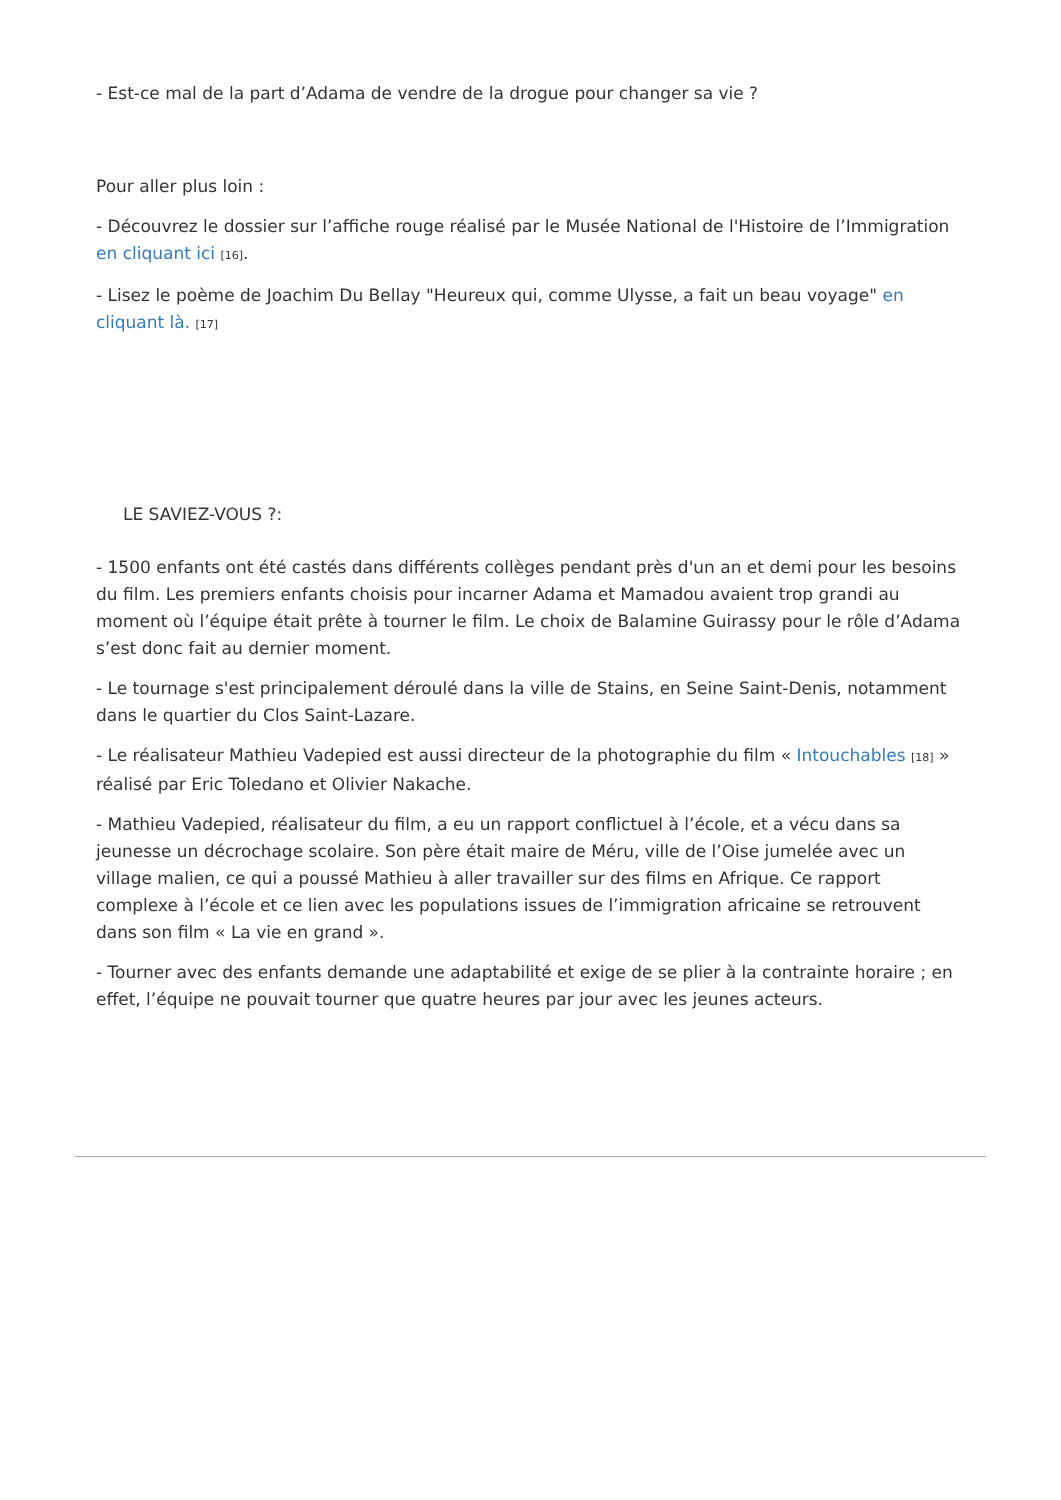- Est-ce mal de la part d’Adama de vendre de la drogue pour changer sa vie ?
Pour aller plus loin :
- Découvrez le dossier sur l’affiche rouge réalisé par le Musée National de l'Histoire de l’Immigration en cliquant ici [16].
- Lisez le poème de Joachim Du Bellay "Heureux qui, comme Ulysse, a fait un beau voyage" en cliquant là. [17]
LE SAVIEZ-VOUS ?:
- 1500 enfants ont été castés dans différents collèges pendant près d'un an et demi pour les besoins du film. Les premiers enfants choisis pour incarner Adama et Mamadou avaient trop grandi au moment où l’équipe était prête à tourner le film. Le choix de Balamine Guirassy pour le rôle d’Adama s’est donc fait au dernier moment.
- Le tournage s'est principalement déroulé dans la ville de Stains, en Seine Saint-Denis, notamment dans le quartier du Clos Saint-Lazare.
- Le réalisateur Mathieu Vadepied est aussi directeur de la photographie du film « Intouchables [18] » réalisé par Eric Toledano et Olivier Nakache.
- Mathieu Vadepied, réalisateur du film, a eu un rapport conflictuel à l’école, et a vécu dans sa jeunesse un décrochage scolaire. Son père était maire de Méru, ville de l’Oise jumelée avec un village malien, ce qui a poussé Mathieu à aller travailler sur des films en Afrique. Ce rapport complexe à l’école et ce lien avec les populations issues de l’immigration africaine se retrouvent dans son film « La vie en grand ».
- Tourner avec des enfants demande une adaptabilité et exige de se plier à la contrainte horaire ; en effet, l’équipe ne pouvait tourner que quatre heures par jour avec les jeunes acteurs.